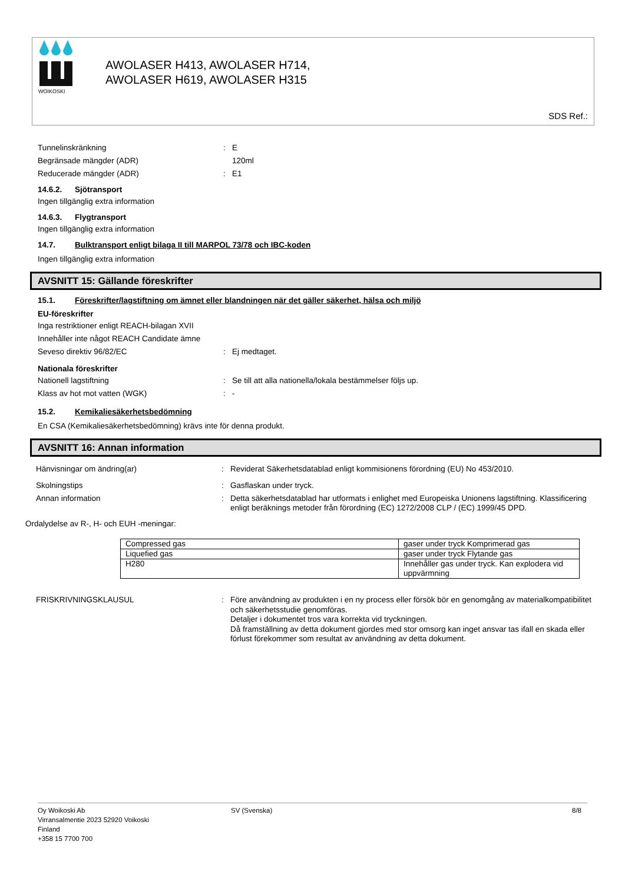WOIKOSKI
AWOLASER H413, AWOLASER H714,
AWOLASER H619, AWOLASER H315
SDS Ref.:
Tunnelinskränkning : E
Begränsade mängder (ADR) 120ml
Reducerade mängder (ADR) : E1
14.6.2. Sjötransport
Ingen tillgänglig extra information
14.6.3. Flygtransport
Ingen tillgänglig extra information
14.7. Bulktransport enligt bilaga II till MARPOL 73/78 och IBC-koden
Ingen tillgänglig extra information
AVSNITT 15: Gällande föreskrifter
15.1. Föreskrifter/lagstiftning om ämnet eller blandningen när det gäller säkerhet, hälsa och miljö
EU-föreskrifter
Inga restriktioner enligt REACH-bilagan XVII
Innehåller inte något REACH Candidate ämne
Seveso direktiv 96/82/EC : Ej medtaget.
Nationala föreskrifter
Nationell lagstiftning : Se till att alla nationella/lokala bestämmelser följs up.
Klass av hot mot vatten (WGK) : -
15.2. Kemikaliesäkerhetsbedömning
En CSA (Kemikaliesäkerhetsbedömning) krävs inte för denna produkt.
AVSNITT 16: Annan information
Hänvisningar om ändring(ar) : Reviderat Säkerhetsdatablad enligt kommisionens förordning (EU) No 453/2010.
Skolningstips : Gasflaskan under tryck.
Annan information : Detta säkerhetsdatablad har utformats i enlighet med Europeiska Unionens lagstiftning. Klassificering enligt beräknings metoder från förordning (EC) 1272/2008 CLP / (EC) 1999/45 DPD.
Ordalydelse av R-, H- och EUH -meningar:
| Compressed gas | gaser under tryck Komprimerad gas |
| Liquefied gas | gaser under tryck Flytande gas |
| H280 | Innehåller gas under tryck. Kan explodera vid uppvärmning |
FRISKRIVNINGSKLAUSUL : Före användning av produkten i en ny process eller försök bör en genomgång av materialkompatibilitet och säkerhetsstudie genomföras.
Detaljer i dokumentet tros vara korrekta vid tryckningen.
Då framställning av detta dokument gjordes med stor omsorg kan inget ansvar tas ifall en skada eller förlust förekommer som resultat av användning av detta dokument.
Oy Woikoski Ab
Virransalmentie 2023 52920 Voikoski
Finland
+358 15 7700 700
SV (Svenska) 8/8